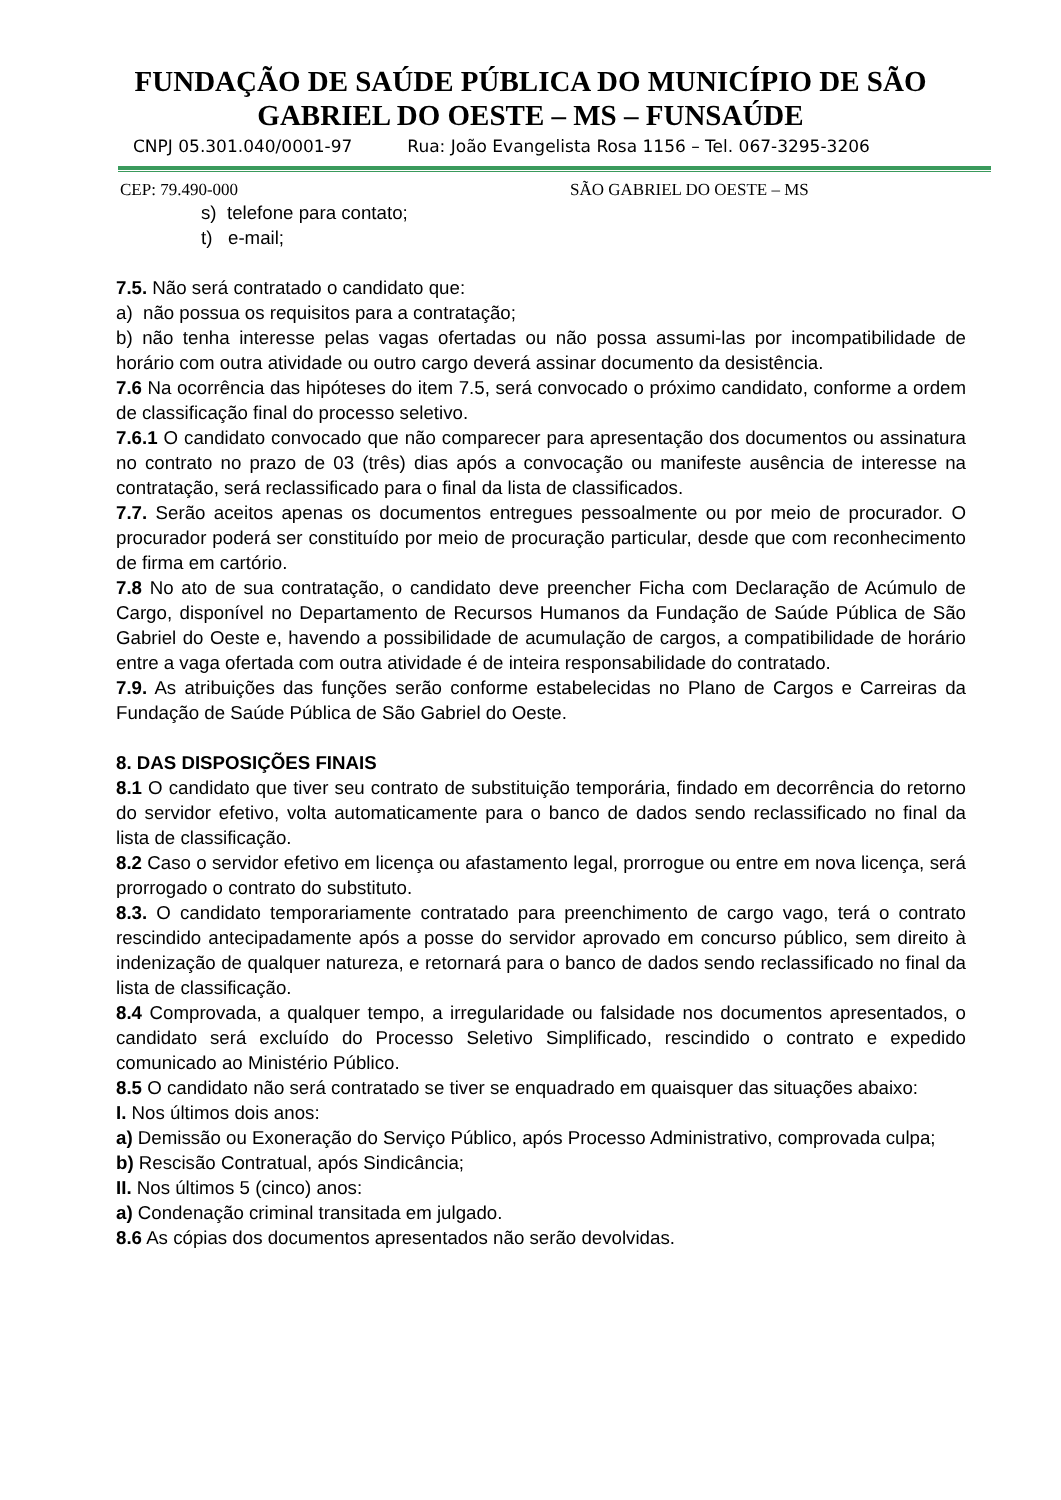FUNDAÇÃO DE SAÚDE PÚBLICA DO MUNICÍPIO DE SÃO
GABRIEL DO OESTE – MS – FUNSAÚDE
CNPJ 05.301.040/0001-97 Rua: João Evangelista Rosa 1156 – Tel. 067-3295-3206
CEP: 79.490-000 SÃO GABRIEL DO OESTE – MS
s) telefone para contato;
t) e-mail;
7.5. Não será contratado o candidato que:
a) não possua os requisitos para a contratação;
b) não tenha interesse pelas vagas ofertadas ou não possa assumi-las por incompatibilidade de horário com outra atividade ou outro cargo deverá assinar documento da desistência.
7.6 Na ocorrência das hipóteses do item 7.5, será convocado o próximo candidato, conforme a ordem de classificação final do processo seletivo.
7.6.1 O candidato convocado que não comparecer para apresentação dos documentos ou assinatura no contrato no prazo de 03 (três) dias após a convocação ou manifeste ausência de interesse na contratação, será reclassificado para o final da lista de classificados.
7.7. Serão aceitos apenas os documentos entregues pessoalmente ou por meio de procurador. O procurador poderá ser constituído por meio de procuração particular, desde que com reconhecimento de firma em cartório.
7.8 No ato de sua contratação, o candidato deve preencher Ficha com Declaração de Acúmulo de Cargo, disponível no Departamento de Recursos Humanos da Fundação de Saúde Pública de São Gabriel do Oeste e, havendo a possibilidade de acumulação de cargos, a compatibilidade de horário entre a vaga ofertada com outra atividade é de inteira responsabilidade do contratado.
7.9. As atribuições das funções serão conforme estabelecidas no Plano de Cargos e Carreiras da Fundação de Saúde Pública de São Gabriel do Oeste.
8. DAS DISPOSIÇÕES FINAIS
8.1 O candidato que tiver seu contrato de substituição temporária, findado em decorrência do retorno do servidor efetivo, volta automaticamente para o banco de dados sendo reclassificado no final da lista de classificação.
8.2 Caso o servidor efetivo em licença ou afastamento legal, prorrogue ou entre em nova licença, será prorrogado o contrato do substituto.
8.3. O candidato temporariamente contratado para preenchimento de cargo vago, terá o contrato rescindido antecipadamente após a posse do servidor aprovado em concurso público, sem direito à indenização de qualquer natureza, e retornará para o banco de dados sendo reclassificado no final da lista de classificação.
8.4 Comprovada, a qualquer tempo, a irregularidade ou falsidade nos documentos apresentados, o candidato será excluído do Processo Seletivo Simplificado, rescindido o contrato e expedido comunicado ao Ministério Público.
8.5 O candidato não será contratado se tiver se enquadrado em quaisquer das situações abaixo:
I. Nos últimos dois anos:
a) Demissão ou Exoneração do Serviço Público, após Processo Administrativo, comprovada culpa;
b) Rescisão Contratual, após Sindicância;
II. Nos últimos 5 (cinco) anos:
a) Condenação criminal transitada em julgado.
8.6 As cópias dos documentos apresentados não serão devolvidas.